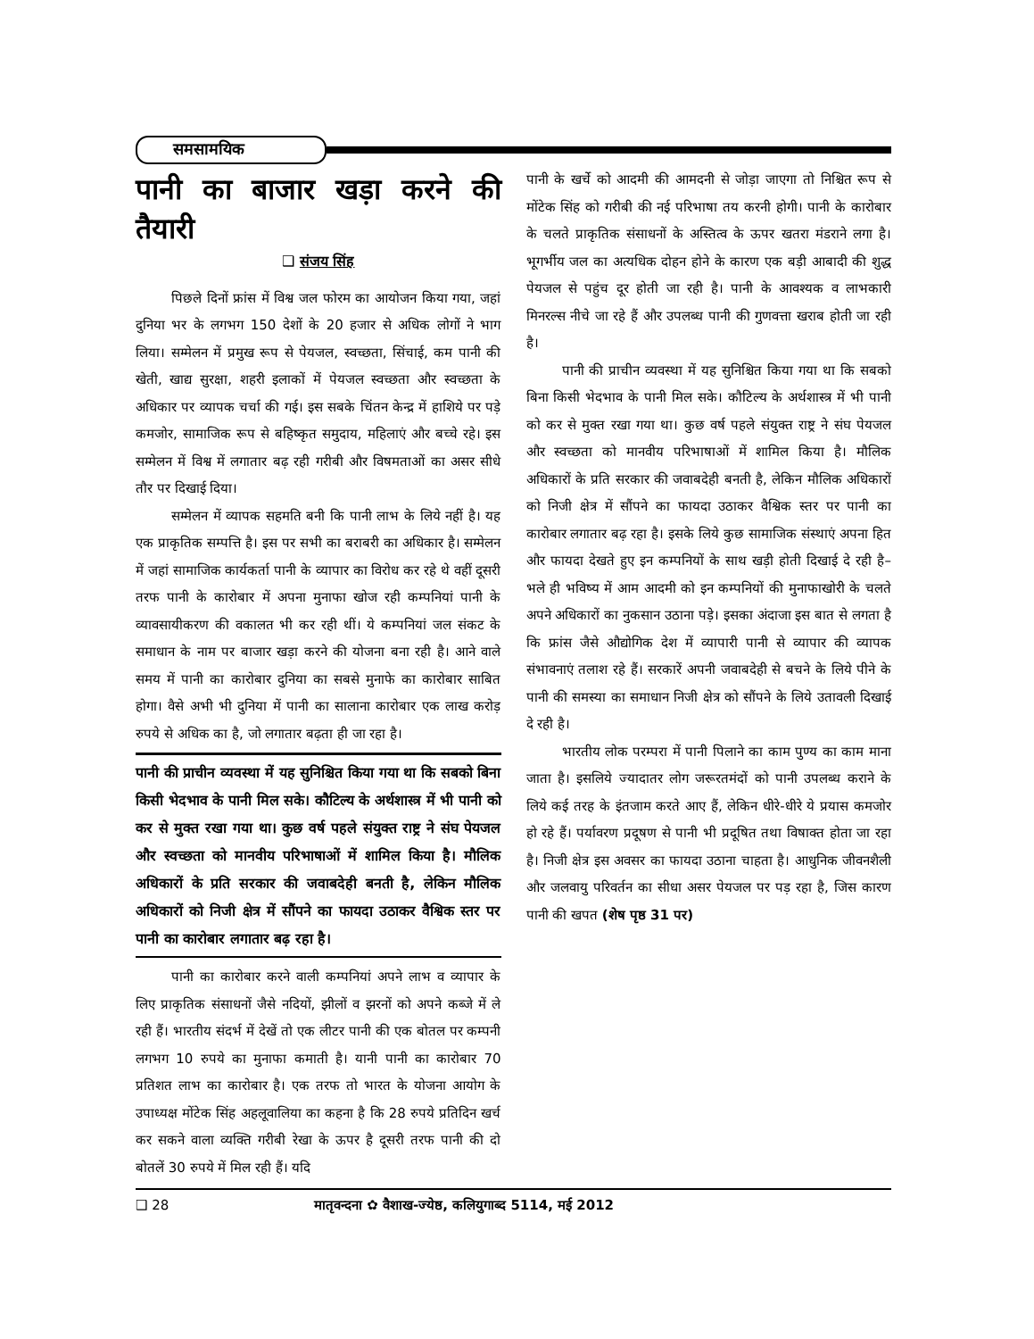समसामयिक
पानी का बाजार खड़ा करने की तैयारी
❑ संजय सिंह
पिछले दिनों फ्रांस में विश्व जल फोरम का आयोजन किया गया, जहां दुनिया भर के लगभग 150 देशों के 20 हजार से अधिक लोगों ने भाग लिया। सम्मेलन में प्रमुख रूप से पेयजल, स्वच्छता, सिंचाई, कम पानी की खेती, खाद्य सुरक्षा, शहरी इलाकों में पेयजल स्वच्छता और स्वच्छता के अधिकार पर व्यापक चर्चा की गई। इस सबके चिंतन केन्द्र में हाशिये पर पड़े कमजोर, सामाजिक रूप से बहिष्कृत समुदाय, महिलाएं और बच्चे रहे। इस सम्मेलन में विश्व में लगातार बढ़ रही गरीबी और विषमताओं का असर सीधे तौर पर दिखाई दिया।
सम्मेलन में व्यापक सहमति बनी कि पानी लाभ के लिये नहीं है। यह एक प्राकृतिक सम्पत्ति है। इस पर सभी का बराबरी का अधिकार है। सम्मेलन में जहां सामाजिक कार्यकर्ता पानी के व्यापार का विरोध कर रहे थे वहीं दूसरी तरफ पानी के कारोबार में अपना मुनाफा खोज रही कम्पनियां पानी के व्यावसायीकरण की वकालत भी कर रही थीं। ये कम्पनियां जल संकट के समाधान के नाम पर बाजार खड़ा करने की योजना बना रही है। आने वाले समय में पानी का कारोबार दुनिया का सबसे मुनाफे का कारोबार साबित होगा। वैसे अभी भी दुनिया में पानी का सालाना कारोबार एक लाख करोड़ रुपये से अधिक का है, जो लगातार बढ़ता ही जा रहा है।
पानी की प्राचीन व्यवस्था में यह सुनिश्चित किया गया था कि सबको बिना किसी भेदभाव के पानी मिल सके। कौटिल्य के अर्थशास्त्र में भी पानी को कर से मुक्त रखा गया था। कुछ वर्ष पहले संयुक्त राष्ट्र ने संघ पेयजल और स्वच्छता को मानवीय परिभाषाओं में शामिल किया है। मौलिक अधिकारों के प्रति सरकार की जवाबदेही बनती है, लेकिन मौलिक अधिकारों को निजी क्षेत्र में सौंपने का फायदा उठाकर वैश्विक स्तर पर पानी का कारोबार लगातार बढ़ रहा है।
पानी का कारोबार करने वाली कम्पनियां अपने लाभ व व्यापार के लिए प्राकृतिक संसाधनों जैसे नदियों, झीलों व झरनों को अपने कब्जे में ले रही हैं। भारतीय संदर्भ में देखें तो एक लीटर पानी की एक बोतल पर कम्पनी लगभग 10 रुपये का मुनाफा कमाती है। यानी पानी का कारोबार 70 प्रतिशत लाभ का कारोबार है। एक तरफ तो भारत के योजना आयोग के उपाध्यक्ष मोंटेक सिंह अहलूवालिया का कहना है कि 28 रुपये प्रतिदिन खर्च कर सकने वाला व्यक्ति गरीबी रेखा के ऊपर है दूसरी तरफ पानी की दो बोतलें 30 रुपये में मिल रही हैं। यदि
पानी के खर्चे को आदमी की आमदनी से जोड़ा जाएगा तो निश्चित रूप से मोंटेक सिंह को गरीबी की नई परिभाषा तय करनी होगी। पानी के कारोबार के चलते प्राकृतिक संसाधनों के अस्तित्व के ऊपर खतरा मंडराने लगा है। भूगर्भीय जल का अत्यधिक दोहन होने के कारण एक बड़ी आबादी की शुद्ध पेयजल से पहुंच दूर होती जा रही है। पानी के आवश्यक व लाभकारी मिनरल्स नीचे जा रहे हैं और उपलब्ध पानी की गुणवत्ता खराब होती जा रही है।
पानी की प्राचीन व्यवस्था में यह सुनिश्चित किया गया था कि सबको बिना किसी भेदभाव के पानी मिल सके। कौटिल्य के अर्थशास्त्र में भी पानी को कर से मुक्त रखा गया था। कुछ वर्ष पहले संयुक्त राष्ट्र ने संघ पेयजल और स्वच्छता को मानवीय परिभाषाओं में शामिल किया है। मौलिक अधिकारों के प्रति सरकार की जवाबदेही बनती है, लेकिन मौलिक अधिकारों को निजी क्षेत्र में सौंपने का फायदा उठाकर वैश्विक स्तर पर पानी का कारोबार लगातार बढ़ रहा है। इसके लिये कुछ सामाजिक संस्थाएं अपना हित और फायदा देखते हुए इन कम्पनियों के साथ खड़ी होती दिखाई दे रही है– भले ही भविष्य में आम आदमी को इन कम्पनियों की मुनाफाखोरी के चलते अपने अधिकारों का नुकसान उठाना पड़े। इसका अंदाजा इस बात से लगता है कि फ्रांस जैसे औद्योगिक देश में व्यापारी पानी से व्यापार की व्यापक संभावनाएं तलाश रहे हैं। सरकारें अपनी जवाबदेही से बचने के लिये पीने के पानी की समस्या का समाधान निजी क्षेत्र को सौंपने के लिये उतावली दिखाई दे रही है।
भारतीय लोक परम्परा में पानी पिलाने का काम पुण्य का काम माना जाता है। इसलिये ज्यादातर लोग जरूरतमंदों को पानी उपलब्ध कराने के लिये कई तरह के इंतजाम करते आए हैं, लेकिन धीरे-धीरे ये प्रयास कमजोर हो रहे हैं। पर्यावरण प्रदूषण से पानी भी प्रदूषित तथा विषाक्त होता जा रहा है। निजी क्षेत्र इस अवसर का फायदा उठाना चाहता है। आधुनिक जीवनशैली और जलवायु परिवर्तन का सीधा असर पेयजल पर पड़ रहा है, जिस कारण पानी की खपत (शेष पृष्ठ 31 पर)
❑ 28 मातृवन्दना ✿ वैशाख-ज्येष्ठ, कलियुगाब्द 5114, मई 2012